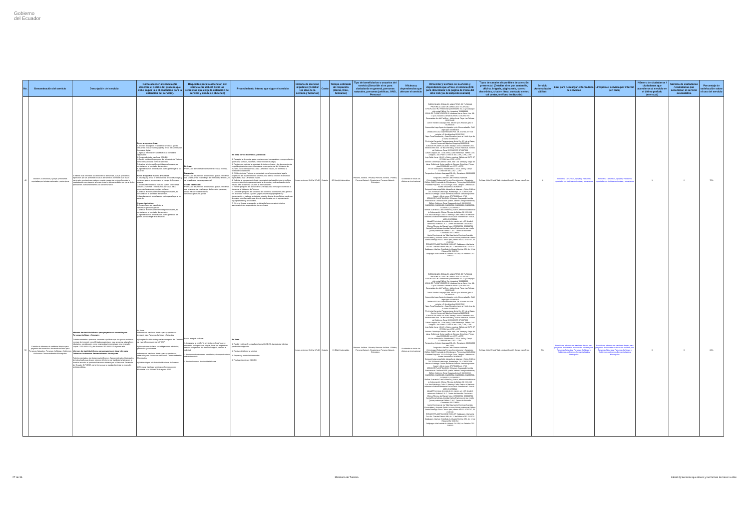Gobierno
del Ecuador
| No. | Denominación del servicio | Descripción del servicio | Cómo acceder al servicio (Se describe el detalle del proceso que debe seguir la o el ciudadano para la obtención del servicio). | Requisitos para la obtención del servicio (Se deberá listar los requisitos que exige la obtención del servicio y donde se obtienen) | Procedimiento interno que sigue el servicio | Horario de atención al público (Detallar los días de la semana y horarios) | Costo | Tiempo estimado de respuesta (Horas, Días, Semanas) | Tipo de beneficiarios o usuarios del servicio (Describir si es para ciudadanía en general, personas naturales, personas jurídicas, ONG, Personal | Oficinas y dependencias que ofrecen el servicio | Dirección y teléfono de la oficina y dependencia que ofrece el servicio (link para direccionar a la página de inicio del sitio web y/o descripción manual) | Tipos de canales disponibles de atención presencial: (Detallar si es por ventanilla, oficina, brigada, página web, correo electrónico, chat en línea, contacto center, cal center, teléfono institución) | Servicio Automatizado (Si/No) | Link para descargar el formulario de servicios | Link para el servicio por internet (en línea) | Número de ciudadanos / ciudadanas que accedieron al servicio en el último período (mensual) | Número de ciudadanos / ciudadanas que accedieron al servicio acumulativo | Porcentaje de satisfacción sobre el uso del servicio |
| --- | --- | --- | --- | --- | --- | --- | --- | --- | --- | --- | --- | --- | --- | --- | --- | --- | --- | --- |
| 49 | Atención a Denuncias, Quejas y Reclamos reportadas por turistas nacionales y extranjeros | El trámite está orientado a la atención de denuncias, quejas y reclamos reportados por las personas usuarias de servicios turísticos sean estas nacionales o extranjeras, quienes pueden presentar su inconformidad o insatisfacción con respecto a los servicios turísticos recibidos por parte de los prestadores o establecimientos del sector turístico. | Pasos a seguir en línea: 1.Acceder a la opción "Ir al trámite en línea" que se encuentra en la presente página y llenar los campos del formulario digital. 2.Ingresar información solicitada en el formulario digitalizado 3.Enviar solicitud a través de GOB.EC. 4.Recibir notificación por parte del Ministerio de Turismo como constancia de envío de solicitud. 5.Analizar la información remitida por el usuario, se contacta con el prestador de servicios. 6.Agenda reunión entre las dos partes para llegar a un acuerdo Pasos a seguir de manera presencial: 1.Descargar y llenar el formulario de denuncias quejas y reclamos que se encuentra en el campo de formatos y anexos. 2.Acudir al Ministerio de Turismo Matriz, Direcciones Zonales u Oficinas Técnicas más cercanas para presentar la denuncia, queja o reclamo. 3.Analizar la información remitida por el usuario, se contacta con el prestador de servicios. 4.Agenda reunión entre las dos partes para llegar a un acuerdo. Correo electrónico: 1.Enviar vía correo electrónico a denuncias@turismo.gob.ec 2.Analizar la información remitida por el usuario, se contacta con el prestador de servicios. 3.Agenda reunión entre las dos partes para que las partes puedan llegar a un acuerdo. | En línea: •Formulario de solicitud si el trámite lo realiza en línea. Presencial: •Formulario de atención de denuncias quejas y reclamos que se encuentra en el campo de "formatos y anexos", si se lo realiza de manera presencial Correo electrónico: •Formulario de atención de denuncias quejas y reclamos que se encuentra en el campo de formatos y anexos, enviar vía correo electrónico a denuncias@turismo.gob.ec | En línea, correo electrónico, presencial: 1. Receptar la denuncia, queja o reclamo con los respaldos correspondientes (contratos, facturas, váuchers, comprobantes de pago). 2. Revisar por parte de la autoridad de turismo el caso y los documentos de respaldo para determinar si la materia es competencia del Ministerio de Turismo. Si no corresponde a esta Cartera de Estado, se remitirá a la institución competente. 3. El Ministerio de Turismo se contactará con el representante legal o propietario del establecimiento turístico para darle a conocer la denuncia ingresada a esta Cartera de Estado. 4. Solicitar al representante legal o propietario del establecimiento turístico un correo electrónico para reenviarle la denuncia y pedir aclaración de la misma a fin de dar una solución al inconveniente. 5. Remitir por parte del denunciante una respuesta formal por escrito de la denuncia al Ministerio de Turismo. 6. Convocar por parte del Ministerio de Turismo a una reunión para generar los acuerdos entre las 2 partes (representante legal/propietario y denunciante), y elaborar un Acta de solución directa de conflictos, puede ser favorable o desfavorable que deberá estar firmada por el representante legal/propietario y denunciante. 7. Si no se llega a un acuerdo, se iniciará el proceso administrativo sancionatorio correspondiente, de ser el caso | Lunes a viernes 8h15 a 17h48 | Gratuito | 30 Hora(s) Laborables | Persona Jurídica - Privada, Persona Jurídica - Pública, Persona Natural - Ecuatoriana, Persona Natural - Extranjera | Se atiende en todas las oficinas a nivel nacional | DIRECCIONES ZONALES MINISTERIO DE TURISMO PROVINCIA CANTÓN DIRECCIÓN TELÉFONO OFICINA MATRIZ Pichincha Quito Briceño E1-24 y Guayaquil referencia Edificio "La Licuadora" 023999333 ZONA DE PLANIFICACIÓN 1 Imbabura Ibarra Sucre Nro. 14-72 y Av. Teodoro Gómez 062958547; 062958759 Esmeraldas Av. del Pacífico – Malecón de Playa Las Palmas 062011446 Carchi Tulcán Guayaquil Nro. 39-008 y Av. Manabí, piso 2 062960046 Sucumbíos Lago Agrio Av. Aguarico y Av. Circunvalación, CAC Lago Agrio 062991914 Orellana El Coca Juan Montalvo Nro. 58-10 entre Av. 9 de octubre y 6 de diciembre 062881583 Napo Tena Rocafuerte y Juan Montalvo, junto al Hotel Joya de la Selva 062886536 Pichincha Cayambe Panamericana Norte Km 0.5 vía al Cajas, Centro Comercial Nápoles Shopping 022185249 ZONA DE PLANIFICACIÓN 6 Azuay Cuenca Dirección: Ave. México entre Ave. De las Américas y Unidad Nacional, Edificio del Gobierno Zonal 6 072887255 072887089 Cañar Azogues Av. 16 de Abril y Calle Babahoyo. Edificio CAC Azogues. 2do. Piso 073706016 ext. 2795, 2796, 2798 Loja Calle Sucre 191-31 y Quito, esquina. Edificio del INPC 07 2572964 ext. 2760 – 2770 Zamora Chinchipe Zamora Calle José Luis Tamayo y Diego de Vaca. Edificio de Gobernación de Zamora Chinchipe, Primer piso 072606466 ext. 2775 – 2778 El Oro Machala Av. Rocafuerte 07-22 e/ Junín y Tarqui 072968480 ext. 2782 – 2784 Tungurahua Ambato Guayaquil 01-18 y Rocafuerte 032821800 ext. 2350 Tungurahua Baños Calle Thomas Halflants Chimborazo Riobamba Primera Constituyente y Carabobo. Edificio GAD Provincial de Chimborazo. Primer piso 032946682 Pastaza Puyo Km. 2 1/2 vía Puyo-Tena, Campus Universidad Estatal Amazónica 032894655 Cotopaxi Latacunga Calle Marqués de Maenza y Quito, Edificio CAC El Rosal Latacunga, Planta baja, Of. 3 033730594 Morona Santiago Ciudad de Macas Antonio Samaniego entre Soasti y 24 de mayo 072701480 ext. 2730 ZONA DE PLANIFICACIÓN 8 Guayas Guayaquil Avenida Francisco de Orellana 1805 y calle Justino Cornejo referencia; Edificio Gobierno Zonal Guayaquil piso 8 042068565, 042068519, 042068496, 042068562, 042068613, 042068501, 042068522, 042068563 Bolívar Guaranda García Moreno y Sucre; referencia edificio de la Gobernación Oficina Técnica de Bolívar 03 2551249 Los ríos Babahoyo Cdla. El Mamey, Calles Twinza Y Malecón referencia Edificio Ministerio De Inclusión Económica Y Social – MIES 05 2739322 Manabí Portoviejo Avenida de los nardos s/n y 15 de abril; referencia Edificio C.A.C. Centro de Atención Ciudadana Oficina Técnica de Manabí piso 3 053043711; 053043734 Santa Elena Salinas Avenida Carlos Espinoza Larrea y calle Quinta; referencia Edificio C.A.C. Centro de Atención Ciudadana 04 3728904 Santo Domingo de los Tsáchilas Santo Domingo Avenida Esmeraldas y Avenida Emilio Lorenzo Sthele; referencia Edificio Santo Domingo Plaza. Tercer piso, oficina 301 02 2745727, 02 2745726 ZONA DE PLANIFICACIÓN INSULAR Galápagos Isla Santa Cruz Av. Charles Darwin 390, Av. 12 de Febrero 052 526 174 Galápagos Isla San Cristóbal Av. Alsacio Northia S/N, Av. 12 de Febrero 052 520 704 Galápagos Isla Isabela Av. Antonio Gil S/N, Los Petreles 052 529 132 | En línea (Sitio / Portal Web / Aplicación web) Correo electrónico | Si | Atención a Denuncias, Quejas y Reclamos reportadas por turistas nacionales y extranjeros | Atención a Denuncias, Quejas y Reclamos reportadas por turistas nacionales y extranjeros | 1 | 2 | 70% |
| 50 | Emisión de Informes de viabilidad técnica para proyectos de inversión o desarrollo turístico para Personas Naturales, Personas Jurídicas o Gobiernos Autónomos Descentralizados Municipales | Informes de viabilidad técnica para proyectos de inversión para Personas Jurídicas y Naturales Trámite orientado a personas naturales o jurídicas que busquen suscribir un contrato de inversión con el Estado ecuatoriano, para acogerse a beneficios tributarios, considerados como potenciales inversionistas cuya inversión supere 1.000.000 USD y de al menos 250.000 USD el primer año. Informes de viabilidad técnica para proyectos de desarrollo para Gobiernos Autónomos Descentralizados Municipales Trámite orientado a los Gobiernos Autónomos Descentralizados Municipales de todo el país que deseen obtener el Informe de viabilidad turística con la finalidad acceder al producto financiero ofertado por el Banco de Desarrollo del Ecuador B.P (BDE), de tal forma que se pueda efectivizar la inversión turística pública. | En línea: •Informes de viabilidad técnica para proyectos de inversión para Personas Jurídicas y Naturales a) Aceptación del trámite para la suscripción del Contrato de inversión por parte del MPCEIP. b) Encontrarse al día en sus obligaciones tributarias, patronales y societarias •Informes de viabilidad técnica para proyectos de desarrollo para Gobiernos Autónomos Descentralizados Municipales a) Oficio dirigido a la Autoridad Nacional de Turismo b) Ficha de viabilidad turística conforme Acuerdo Ministerial Nro. 030 del 03 de agosto 2020 | Pasos a seguir en línea: 1. Acceder a la opción "Ir al trámite en línea" que se encuentra en la presente página, llenar los respectivos campos obligatorios del formulario digital; y enviar la solicitud. 2. Recibir mediante correo electrónico, el comprobante de solicitud enviada 3. Recibir Informes de viabilidad técnica | En línea: 1. Recibir notificación a través del portal GOB.EC, bandeja de trámites pendientes/asignados 2. Revisar detalle de la solicitud 3. Preparar y remitir la información 4. Finalizar trámite en GOB.EC | Lunes a viernes 8h15 a 17h49 | Gratuito | 15 Día(s) Laborables | Persona Jurídica - Privada, Persona Jurídica - Pública, Persona Natural - Ecuatoriana, Persona Natural - Extranjera | Se atiende en todas las oficinas a nivel nacional | DIRECCIONES ZONALES MINISTERIO DE TURISMO PROVINCIA CANTÓN DIRECCIÓN TELÉFONO OFICINA MATRIZ Pichincha Quito Briceño E1-24 y Guayaquil referencia Edificio "La Licuadora" 023999333 ZONA DE PLANIFICACIÓN 1 Imbabura Ibarra Sucre Nro. 14-72 y Av. Teodoro Gómez 062958547; 062958759 Esmeraldas Av. del Pacífico – Malecón de Playa Las Palmas 062011446 Carchi Tulcán Guayaquil Nro. 39-008 y Av. Manabí, piso 2 062960046 Sucumbíos Lago Agrio Av. Aguarico y Av. Circunvalación, CAC Lago Agrio 062991914 Orellana El Coca Juan Montalvo Nro. 58-10 entre Av. 9 de octubre y 6 de diciembre 062881583 Napo Tena Rocafuerte y Juan Montalvo, junto al Hotel Joya de la Selva 062886536 Pichincha Cayambe Panamericana Norte Km 0.5 vía al Cajas, Centro Comercial Nápoles Shopping 022185249 ZONA DE PLANIFICACIÓN 6 Azuay Cuenca Dirección: Ave. México entre Ave. De las Américas y Unidad Nacional, Edificio del Gobierno Zonal 6 072887255 072887089 Cañar Azogues Av. 16 de Abril y Calle Babahoyo. Edificio CAC Azogues. 2do. Piso 073706016 ext. 2795, 2796, 2798 Loja Calle Sucre 191-31 y Quito, esquina. Edificio del INPC 07 2572964 ext. 2760 – 2770 Zamora Chinchipe Zamora Calle José Luis Tamayo y Diego de Vaca. Edificio de Gobernación de Zamora Chinchipe, Primer piso 072606466 ext. 2775 – 2778 El Oro Machala Av. Rocafuerte 07-22 e/ Junín y Tarqui 072968480 ext. 2782 – 2784 Tungurahua Ambato Guayaquil 01-18 y Rocafuerte 032821800 ext. 2350 Tungurahua Baños Calle Thomas Halflants Chimborazo Riobamba Primera Constituyente y Carabobo. Edificio GAD Provincial de Chimborazo. Primer piso 032946682 Pastaza Puyo Km. 2 1/2 vía Puyo-Tena, Campus Universidad Estatal Amazónica 032894655 Cotopaxi Latacunga Calle Marqués de Maenza y Quito, Edificio CAC El Rosal Latacunga, Planta baja, Of. 3 033730594 Morona Santiago Ciudad de Macas Antonio Samaniego entre Soasti y 24 de mayo 072701480 ext. 2730 ZONA DE PLANIFICACIÓN 8 Guayas Guayaquil Avenida Francisco de Orellana 1805 y calle Justino Cornejo referencia; Edificio Gobierno Zonal Guayaquil piso 8 042068565, 042068519, 042068496, 042068562, 042068613, 042068501, 042068522, 042068563 Bolívar Guaranda García Moreno y Sucre; referencia edificio de la Gobernación Oficina Técnica de Bolívar 03 2551249 Los ríos Babahoyo Cdla. El Mamey, Calles Twinza Y Malecón referencia Edificio Ministerio De Inclusión Económica Y Social – MIES 05 2739322 Manabí Portoviejo Avenida de los nardos s/n y 15 de abril; referencia Edificio C.A.C. Centro de Atención Ciudadana Oficina Técnica de Manabí piso 3 053043711; 053043734 Santa Elena Salinas Avenida Carlos Espinoza Larrea y calle Quinta; referencia Edificio C.A.C. Centro de Atención Ciudadana 04 3728904 Santo Domingo de los Tsáchilas Santo Domingo Avenida Esmeraldas y Avenida Emilio Lorenzo Sthele; referencia Edificio Santo Domingo Plaza. Tercer piso, oficina 301 02 2745727, 02 2745726 ZONA DE PLANIFICACIÓN INSULAR Galápagos Isla Santa Cruz Av. Charles Darwin 390, Av. 12 de Febrero 052 526 174 Galápagos Isla San Cristóbal Av. Alsacio Northia S/N, Av. 12 de Febrero 052 520 704 Galápagos Isla Isabela Av. Antonio Gil S/N, Los Petreles 052 529 132 | En línea (Sitio / Portal Web / Aplicación web) Correo electrónico | No | Emisión de Informes de viabilidad técnica para proyectos de inversión o desarrollo turístico para Personas Naturales, Personas Jurídicas o Gobiernos Autónomos Descentralizados Municipales | Emisión de Informes de viabilidad técnica para proyectos de inversión o desarrollo turístico para Personas Naturales, Personas Jurídicas o Gobiernos Autónomos Descentralizados Municipales | 0 | 0 | 84% |
27 de 36 Ministerio de Turismo Literal d) Servicios que ofrece y las formas de hacer a ellos